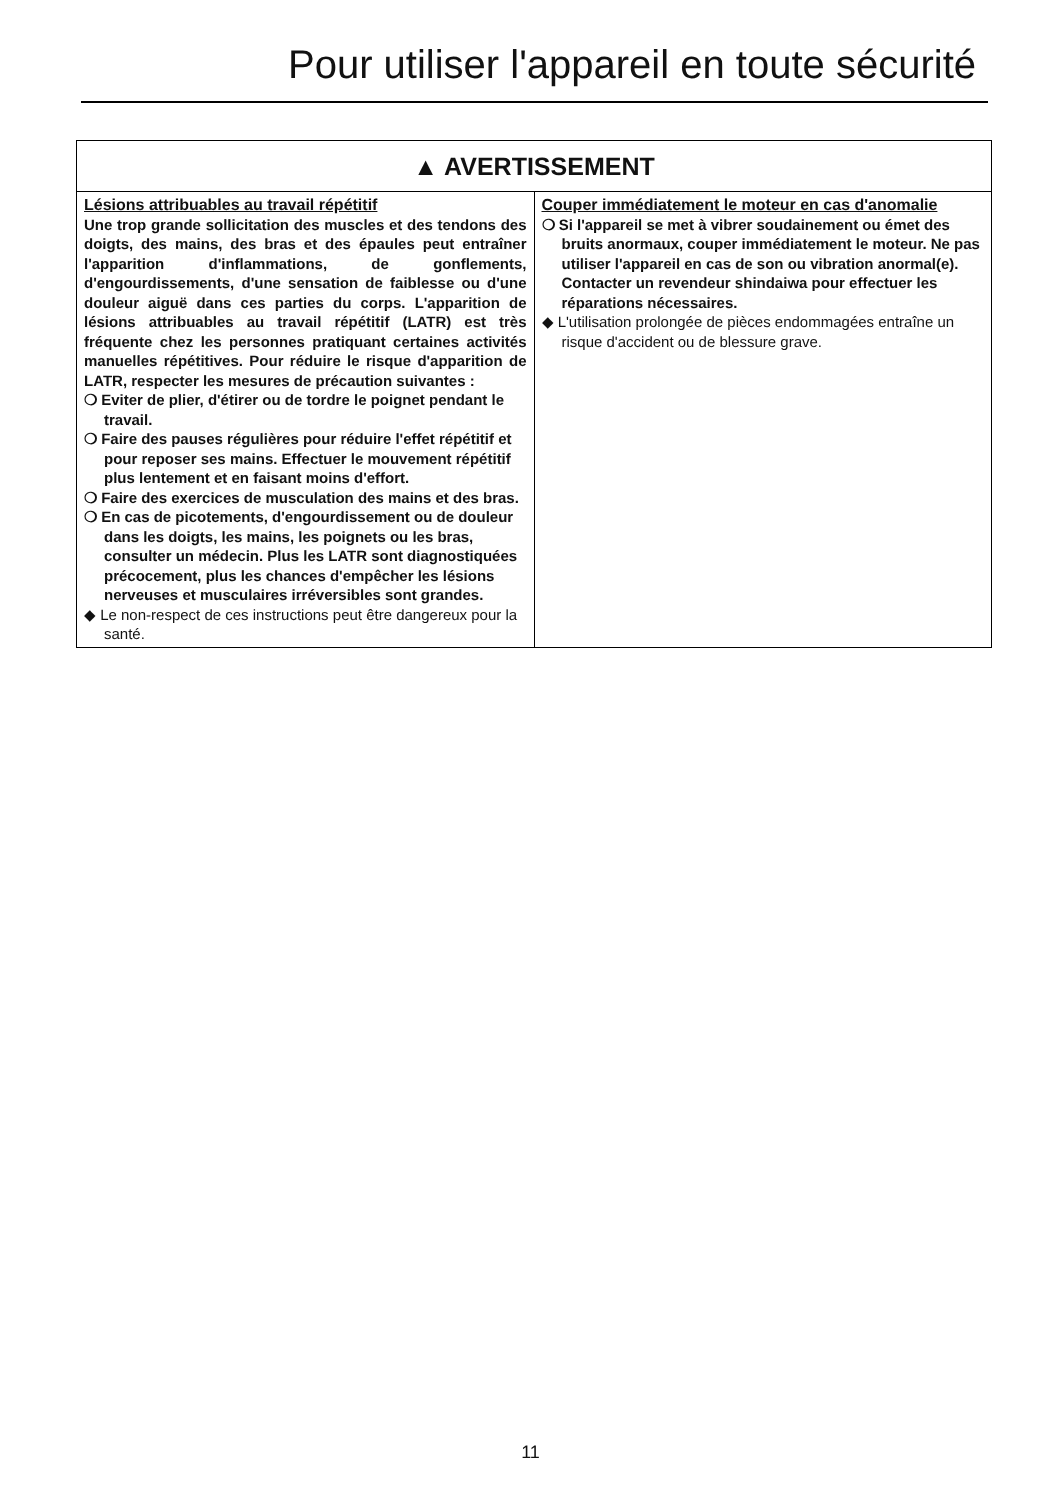Pour utiliser l'appareil en toute sécurité
| ▲ AVERTISSEMENT | |
| --- | --- |
| Lésions attribuables au travail répétitif Une trop grande sollicitation des muscles et des tendons des doigts, des mains, des bras et des épaules peut entraîner l'apparition d'inflammations, de gonflements, d'engourdissements, d'une sensation de faiblesse ou d'une douleur aiguë dans ces parties du corps. L'apparition de lésions attribuables au travail répétitif (LATR) est très fréquente chez les personnes pratiquant certaines activités manuelles répétitives. Pour réduire le risque d'apparition de LATR, respecter les mesures de précaution suivantes : ❍ Eviter de plier, d'étirer ou de tordre le poignet pendant le travail. ❍ Faire des pauses régulières pour réduire l'effet répétitif et pour reposer ses mains. Effectuer le mouvement répétitif plus lentement et en faisant moins d'effort. ❍ Faire des exercices de musculation des mains et des bras. ❍ En cas de picotements, d'engourdissement ou de douleur dans les doigts, les mains, les poignets ou les bras, consulter un médecin. Plus les LATR sont diagnostiquées précocement, plus les chances d'empêcher les lésions nerveuses et musculaires irréversibles sont grandes. ◆ Le non-respect de ces instructions peut être dangereux pour la santé. | Couper immédiatement le moteur en cas d'anomalie ❍ Si l'appareil se met à vibrer soudainement ou émet des bruits anormaux, couper immédiatement le moteur. Ne pas utiliser l'appareil en cas de son ou vibration anormal(e). Contacter un revendeur shindaiwa pour effectuer les réparations nécessaires. ◆ L'utilisation prolongée de pièces endommagées entraîne un risque d'accident ou de blessure grave. |
11